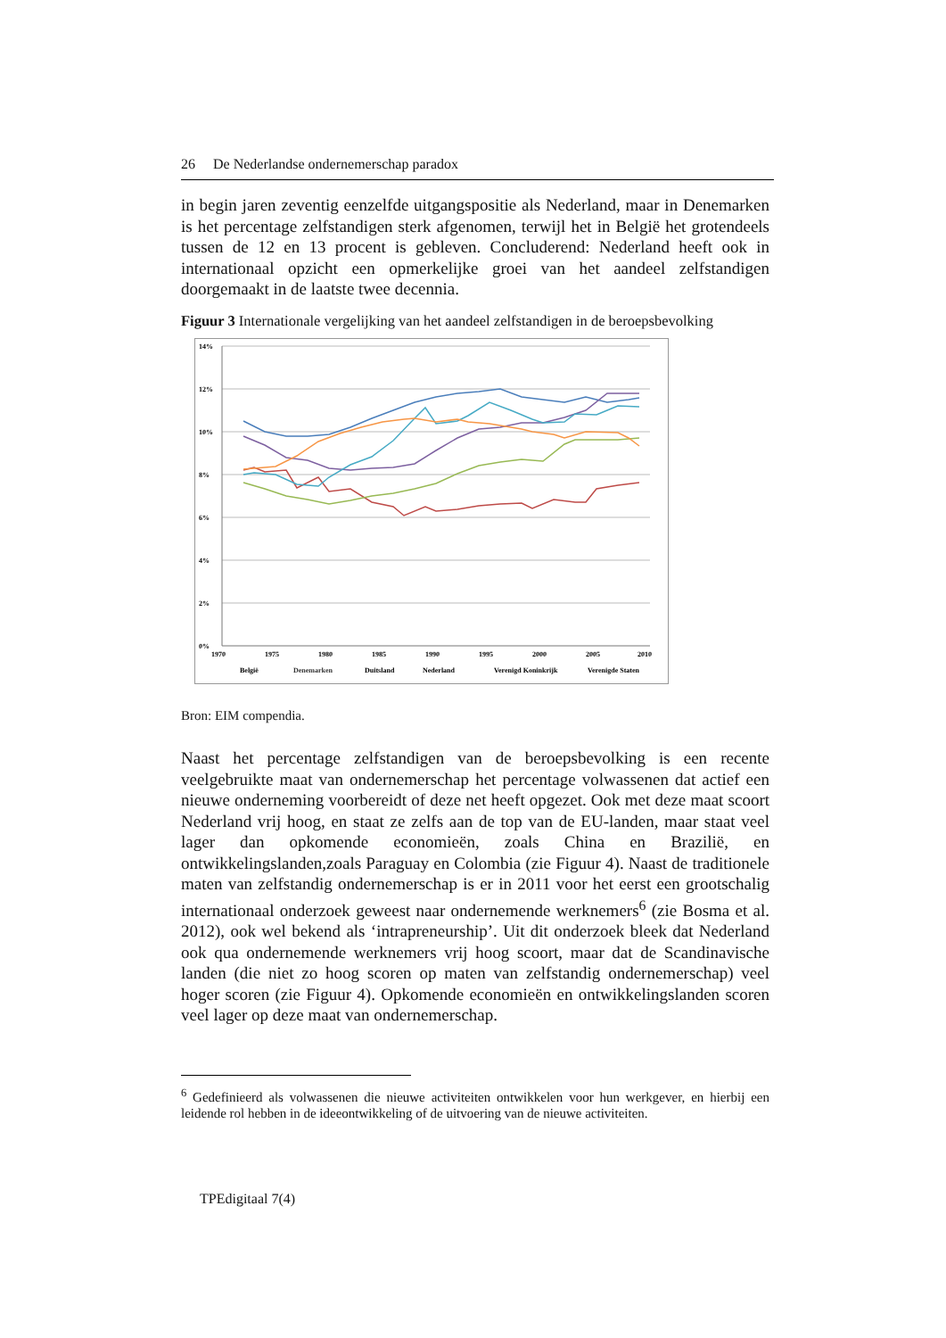26 De Nederlandse ondernemerschap paradox
in begin jaren zeventig eenzelfde uitgangspositie als Nederland, maar in Denemarken is het percentage zelfstandigen sterk afgenomen, terwijl het in België het grotendeels tussen de 12 en 13 procent is gebleven. Concluderend: Nederland heeft ook in internationaal opzicht een opmerkelijke groei van het aandeel zelfstandigen doorgemaakt in de laatste twee decennia.
Figuur 3 Internationale vergelijking van het aandeel zelfstandigen in de beroepsbevolking
14%
12%
10%
8%
6%
4%
2%
0%
1970
1975
1980
1985
1990
1995
2000
2005
2010
België
Denemarken
Duitsland
Nederland
Verenigd Koninkrijk
Verenigde Staten
Bron: EIM compendia.
Naast het percentage zelfstandigen van de beroepsbevolking is een recente veelgebruikte maat van ondernemerschap het percentage volwassenen dat actief een nieuwe onderneming voorbereidt of deze net heeft opgezet. Ook met deze maat scoort Nederland vrij hoog, en staat ze zelfs aan de top van de EU-landen, maar staat veel lager dan opkomende economieën, zoals China en Brazilië, en ontwikkelingslanden,zoals Paraguay en Colombia (zie Figuur 4). Naast de traditionele maten van zelfstandig ondernemerschap is er in 2011 voor het eerst een grootschalig internationaal onderzoek geweest naar ondernemende werknemers<sup>6</sup> (zie Bosma et al. 2012), ook wel bekend als ‘intrapreneurship’. Uit dit onderzoek bleek dat Nederland ook qua ondernemende werknemers vrij hoog scoort, maar dat de Scandinavische landen (die niet zo hoog scoren op maten van zelfstandig ondernemerschap) veel hoger scoren (zie Figuur 4). Opkomende economieën en ontwikkelingslanden scoren veel lager op deze maat van ondernemerschap.
<sup>6</sup> Gedefinieerd als volwassenen die nieuwe activiteiten ontwikkelen voor hun werkgever, en hierbij een leidende rol hebben in de ideeontwikkeling of de uitvoering van de nieuwe activiteiten.
TPEdigitaal 7(4)